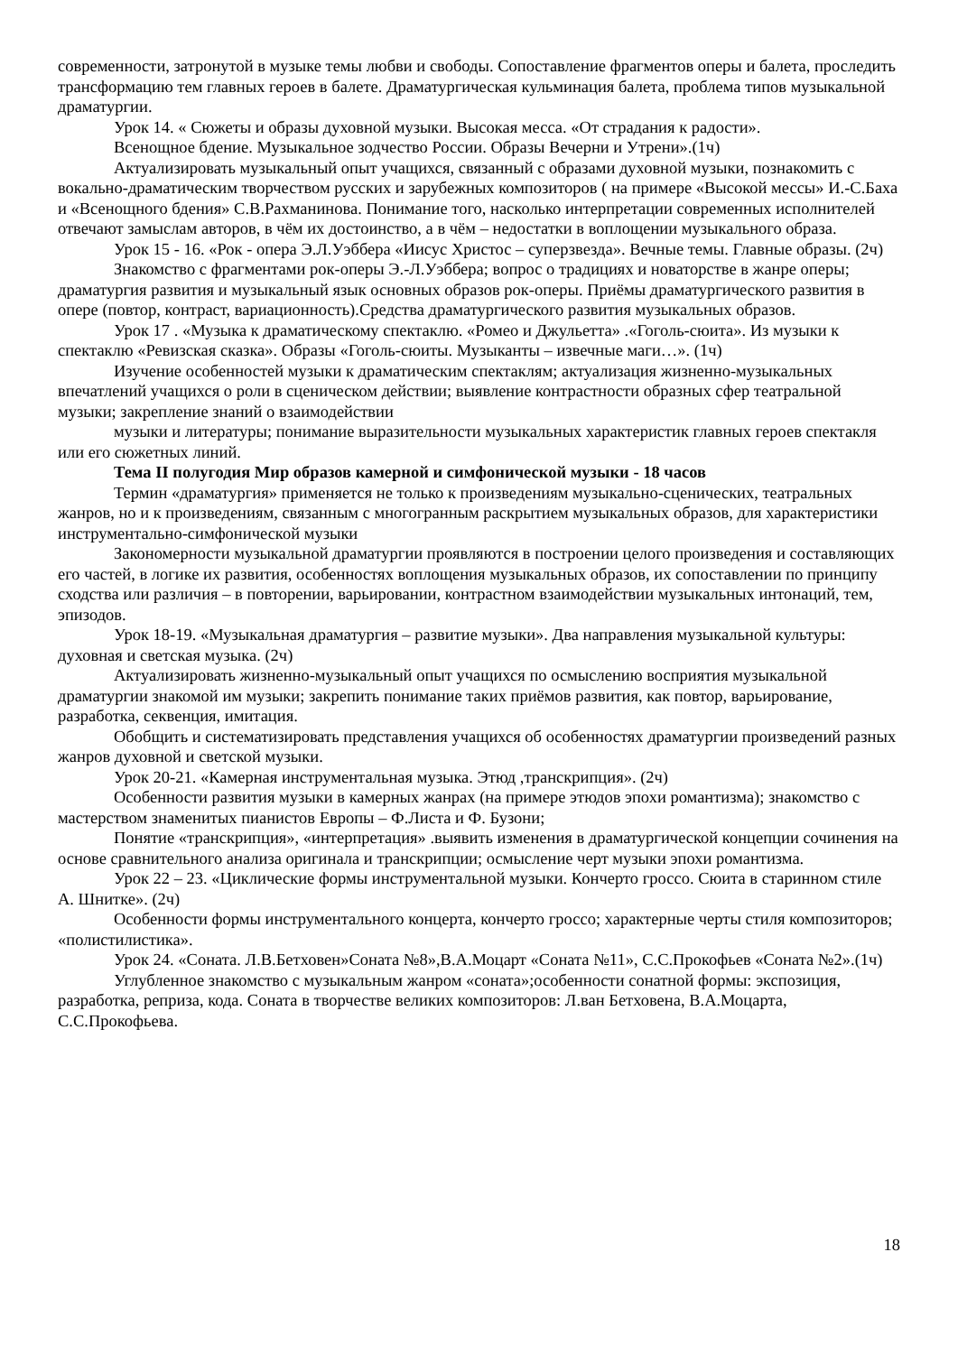современности, затронутой в музыке темы любви и свободы. Сопоставление фрагментов оперы и балета, проследить трансформацию тем главных героев в балете. Драматургическая кульминация балета, проблема типов музыкальной драматургии.
Урок 14. « Сюжеты и образы духовной музыки. Высокая месса. «От страдания к радости».
Всенощное бдение. Музыкальное зодчество России. Образы Вечерни и Утрени».(1ч)
Актуализировать музыкальный опыт учащихся, связанный с образами духовной музыки, познакомить с вокально-драматическим творчеством русских и зарубежных композиторов ( на примере «Высокой мессы» И.-С.Баха и «Всенощного бдения» С.В.Рахманинова. Понимание того, насколько интерпретации современных исполнителей отвечают замыслам авторов, в чём их достоинство, а в чём – недостатки в воплощении музыкального образа.
Урок 15 - 16. «Рок - опера Э.Л.Уэббера «Иисус Христос – суперзвезда». Вечные темы. Главные образы. (2ч)
Знакомство с фрагментами рок-оперы Э.-Л.Уэббера; вопрос о традициях и новаторстве в жанре оперы; драматургия развития и музыкальный язык основных образов рок-оперы. Приёмы драматургического развития в опере (повтор, контраст, вариационность).Средства драматургического развития музыкальных образов.
Урок 17 . «Музыка к драматическому спектаклю. «Ромео и Джульетта» .«Гоголь-сюита». Из музыки к спектаклю «Ревизская сказка». Образы «Гоголь-сюиты. Музыканты – извечные маги…». (1ч)
Изучение особенностей музыки к драматическим спектаклям; актуализация жизненно-музыкальных впечатлений учащихся о роли в сценическом действии; выявление контрастности образных сфер театральной музыки; закрепление знаний о взаимодействии
музыки и литературы; понимание выразительности музыкальных характеристик главных героев спектакля или его сюжетных линий.
Тема II полугодия Мир образов камерной и симфонической музыки - 18 часов
Термин «драматургия» применяется не только к произведениям музыкально-сценических, театральных жанров, но и к произведениям, связанным с многогранным раскрытием музыкальных образов, для характеристики инструментально-симфонической музыки
Закономерности музыкальной драматургии проявляются в построении целого произведения и составляющих его частей, в логике их развития, особенностях воплощения музыкальных образов, их сопоставлении по принципу сходства или различия – в повторении, варьировании, контрастном взаимодействии музыкальных интонаций, тем, эпизодов.
Урок 18-19. «Музыкальная драматургия – развитие музыки». Два направления музыкальной культуры: духовная и светская музыка. (2ч)
Актуализировать жизненно-музыкальный опыт учащихся по осмыслению восприятия музыкальной драматургии знакомой им музыки; закрепить понимание таких приёмов развития, как повтор, варьирование, разработка, секвенция, имитация.
Обобщить и систематизировать представления учащихся об особенностях драматургии произведений разных жанров духовной и светской музыки.
Урок 20-21. «Камерная инструментальная музыка. Этюд ,транскрипция». (2ч)
Особенности развития музыки в камерных жанрах (на примере этюдов эпохи романтизма); знакомство с мастерством знаменитых пианистов Европы – Ф.Листа и Ф. Бузони;
Понятие «транскрипция», «интерпретация» .выявить изменения в драматургической концепции сочинения на основе сравнительного анализа оригинала и транскрипции; осмысление черт музыки эпохи романтизма.
Урок 22 – 23. «Циклические формы инструментальной музыки. Кончерто гроссо. Сюита в старинном стиле А. Шнитке». (2ч)
Особенности формы инструментального концерта, кончерто гроссо; характерные черты стиля композиторов; «полистилистика».
Урок 24. «Соната. Л.В.Бетховен»Соната №8»,В.А.Моцарт «Соната №11», С.С.Прокофьев «Соната №2».(1ч)
Углубленное знакомство с музыкальным жанром «соната»;особенности сонатной формы: экспозиция, разработка, реприза, кода. Соната в творчестве великих композиторов: Л.ван Бетховена, В.А.Моцарта, С.С.Прокофьева.
18